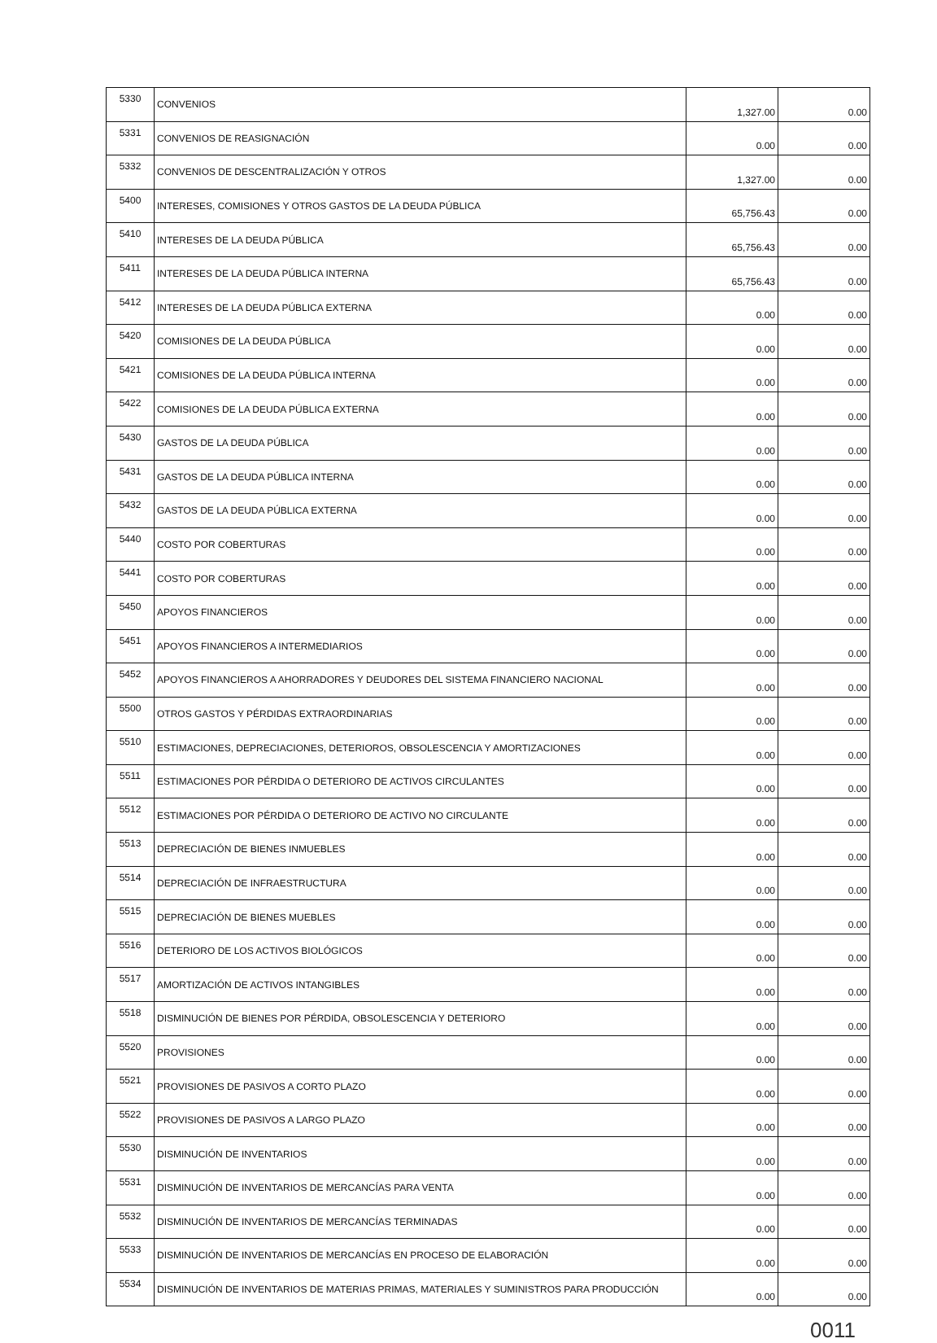| 5330 | CONVENIOS | 1,327.00 | 0.00 |
| 5331 | CONVENIOS DE REASIGNACIÓN | 0.00 | 0.00 |
| 5332 | CONVENIOS DE DESCENTRALIZACIÓN Y OTROS | 1,327.00 | 0.00 |
| 5400 | INTERESES, COMISIONES Y OTROS GASTOS DE LA DEUDA PÚBLICA | 65,756.43 | 0.00 |
| 5410 | INTERESES DE LA DEUDA PÚBLICA | 65,756.43 | 0.00 |
| 5411 | INTERESES DE LA DEUDA PÚBLICA INTERNA | 65,756.43 | 0.00 |
| 5412 | INTERESES DE LA DEUDA PÚBLICA EXTERNA | 0.00 | 0.00 |
| 5420 | COMISIONES DE LA DEUDA PÚBLICA | 0.00 | 0.00 |
| 5421 | COMISIONES DE LA DEUDA PÚBLICA INTERNA | 0.00 | 0.00 |
| 5422 | COMISIONES DE LA DEUDA PÚBLICA EXTERNA | 0.00 | 0.00 |
| 5430 | GASTOS DE LA DEUDA PÚBLICA | 0.00 | 0.00 |
| 5431 | GASTOS DE LA DEUDA PÚBLICA INTERNA | 0.00 | 0.00 |
| 5432 | GASTOS DE LA DEUDA PÚBLICA EXTERNA | 0.00 | 0.00 |
| 5440 | COSTO POR COBERTURAS | 0.00 | 0.00 |
| 5441 | COSTO POR COBERTURAS | 0.00 | 0.00 |
| 5450 | APOYOS FINANCIEROS | 0.00 | 0.00 |
| 5451 | APOYOS FINANCIEROS A INTERMEDIARIOS | 0.00 | 0.00 |
| 5452 | APOYOS FINANCIEROS A AHORRADORES Y DEUDORES DEL SISTEMA FINANCIERO NACIONAL | 0.00 | 0.00 |
| 5500 | OTROS GASTOS Y PÉRDIDAS EXTRAORDINARIAS | 0.00 | 0.00 |
| 5510 | ESTIMACIONES, DEPRECIACIONES, DETERIOROS, OBSOLESCENCIA Y AMORTIZACIONES | 0.00 | 0.00 |
| 5511 | ESTIMACIONES POR PÉRDIDA O DETERIORO DE ACTIVOS CIRCULANTES | 0.00 | 0.00 |
| 5512 | ESTIMACIONES POR PÉRDIDA O DETERIORO DE ACTIVO NO CIRCULANTE | 0.00 | 0.00 |
| 5513 | DEPRECIACIÓN DE BIENES INMUEBLES | 0.00 | 0.00 |
| 5514 | DEPRECIACIÓN DE INFRAESTRUCTURA | 0.00 | 0.00 |
| 5515 | DEPRECIACIÓN DE BIENES MUEBLES | 0.00 | 0.00 |
| 5516 | DETERIORO DE LOS ACTIVOS BIOLÓGICOS | 0.00 | 0.00 |
| 5517 | AMORTIZACIÓN DE ACTIVOS INTANGIBLES | 0.00 | 0.00 |
| 5518 | DISMINUCIÓN DE BIENES POR PÉRDIDA, OBSOLESCENCIA Y DETERIORO | 0.00 | 0.00 |
| 5520 | PROVISIONES | 0.00 | 0.00 |
| 5521 | PROVISIONES DE PASIVOS A CORTO PLAZO | 0.00 | 0.00 |
| 5522 | PROVISIONES DE PASIVOS A LARGO PLAZO | 0.00 | 0.00 |
| 5530 | DISMINUCIÓN DE INVENTARIOS | 0.00 | 0.00 |
| 5531 | DISMINUCIÓN DE INVENTARIOS DE MERCANCÍAS PARA VENTA | 0.00 | 0.00 |
| 5532 | DISMINUCIÓN DE INVENTARIOS DE MERCANCÍAS TERMINADAS | 0.00 | 0.00 |
| 5533 | DISMINUCIÓN DE INVENTARIOS DE MERCANCÍAS EN PROCESO DE ELABORACIÓN | 0.00 | 0.00 |
| 5534 | DISMINUCIÓN DE INVENTARIOS DE MATERIAS PRIMAS, MATERIALES Y SUMINISTROS PARA PRODUCCIÓN | 0.00 | 0.00 |
0011